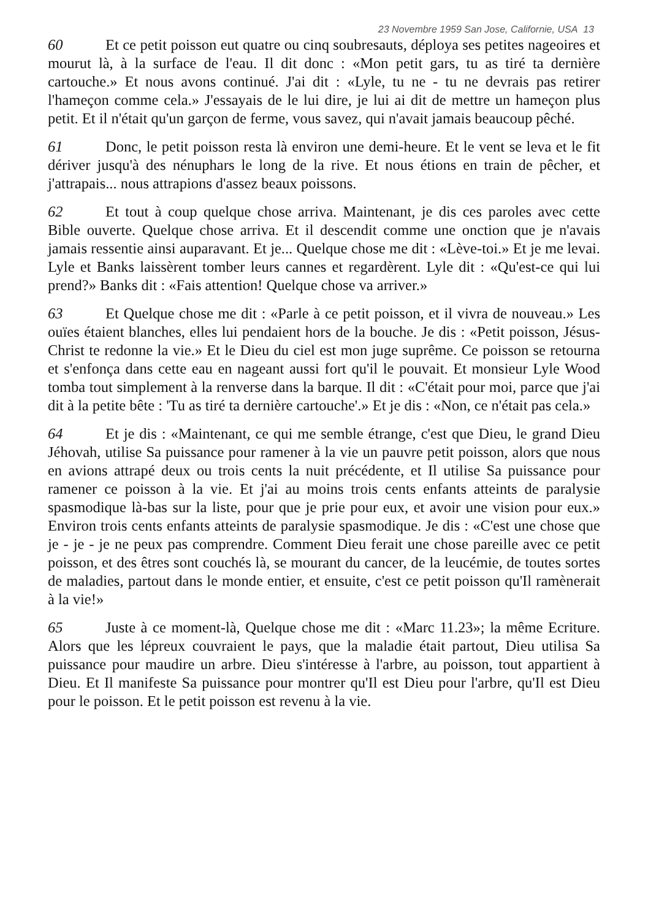23 Novembre 1959 San Jose, Californie, USA 13
60 Et ce petit poisson eut quatre ou cinq soubresauts, déploya ses petites nageoires et mourut là, à la surface de l'eau. Il dit donc : «Mon petit gars, tu as tiré ta dernière cartouche.» Et nous avons continué. J'ai dit : «Lyle, tu ne - tu ne devrais pas retirer l'hameçon comme cela.» J'essayais de le lui dire, je lui ai dit de mettre un hameçon plus petit. Et il n'était qu'un garçon de ferme, vous savez, qui n'avait jamais beaucoup pêché.
61 Donc, le petit poisson resta là environ une demi-heure. Et le vent se leva et le fit dériver jusqu'à des nénuphars le long de la rive. Et nous étions en train de pêcher, et j'attrapais... nous attrapions d'assez beaux poissons.
62 Et tout à coup quelque chose arriva. Maintenant, je dis ces paroles avec cette Bible ouverte. Quelque chose arriva. Et il descendit comme une onction que je n'avais jamais ressentie ainsi auparavant. Et je... Quelque chose me dit : «Lève-toi.» Et je me levai. Lyle et Banks laissèrent tomber leurs cannes et regardèrent. Lyle dit : «Qu'est-ce qui lui prend?» Banks dit : «Fais attention! Quelque chose va arriver.»
63 Et Quelque chose me dit : «Parle à ce petit poisson, et il vivra de nouveau.» Les ouïes étaient blanches, elles lui pendaient hors de la bouche. Je dis : «Petit poisson, Jésus-Christ te redonne la vie.» Et le Dieu du ciel est mon juge suprême. Ce poisson se retourna et s'enfonça dans cette eau en nageant aussi fort qu'il le pouvait. Et monsieur Lyle Wood tomba tout simplement à la renverse dans la barque. Il dit : «C'était pour moi, parce que j'ai dit à la petite bête : 'Tu as tiré ta dernière cartouche'.» Et je dis : «Non, ce n'était pas cela.»
64 Et je dis : «Maintenant, ce qui me semble étrange, c'est que Dieu, le grand Dieu Jéhovah, utilise Sa puissance pour ramener à la vie un pauvre petit poisson, alors que nous en avions attrapé deux ou trois cents la nuit précédente, et Il utilise Sa puissance pour ramener ce poisson à la vie. Et j'ai au moins trois cents enfants atteints de paralysie spasmodique là-bas sur la liste, pour que je prie pour eux, et avoir une vision pour eux.» Environ trois cents enfants atteints de paralysie spasmodique. Je dis : «C'est une chose que je - je - je ne peux pas comprendre. Comment Dieu ferait une chose pareille avec ce petit poisson, et des êtres sont couchés là, se mourant du cancer, de la leucémie, de toutes sortes de maladies, partout dans le monde entier, et ensuite, c'est ce petit poisson qu'Il ramènerait à la vie!»
65 Juste à ce moment-là, Quelque chose me dit : «Marc 11.23»; la même Ecriture. Alors que les lépreux couvraient le pays, que la maladie était partout, Dieu utilisa Sa puissance pour maudire un arbre. Dieu s'intéresse à l'arbre, au poisson, tout appartient à Dieu. Et Il manifeste Sa puissance pour montrer qu'Il est Dieu pour l'arbre, qu'Il est Dieu pour le poisson. Et le petit poisson est revenu à la vie.